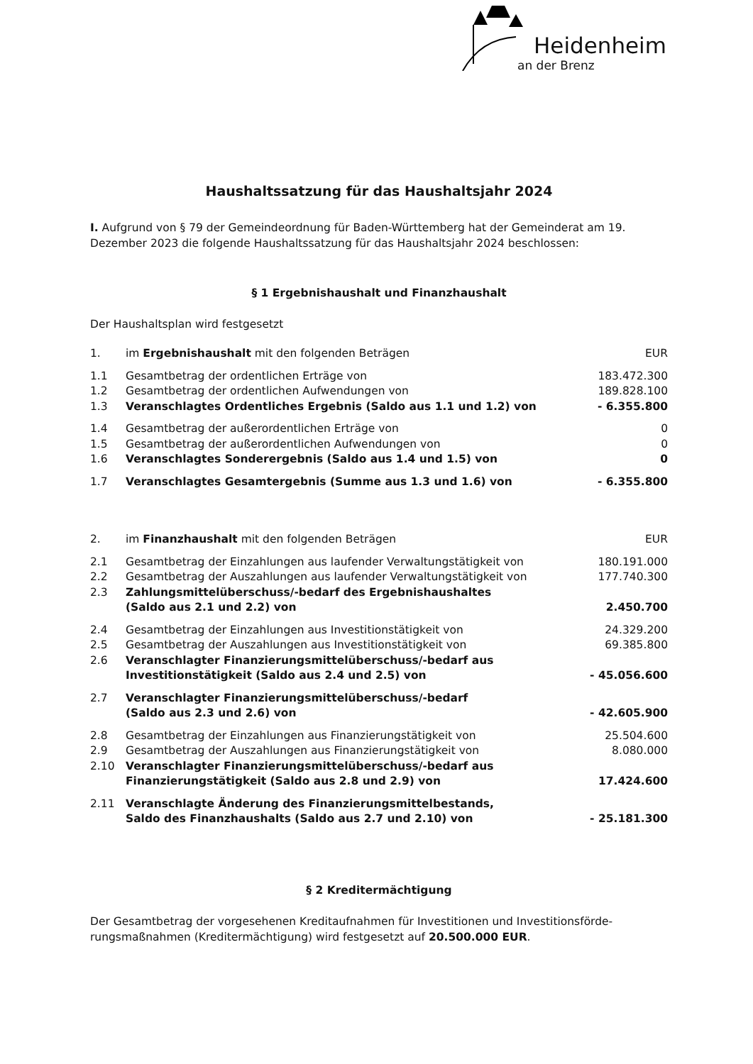Heidenheim
an der Brenz
Haushaltssatzung für das Haushaltsjahr 2024
I. Aufgrund von § 79 der Gemeindeordnung für Baden-Württemberg hat der Gemeinderat am 19. Dezember 2023 die folgende Haushaltssatzung für das Haushaltsjahr 2024 beschlossen:
§ 1 Ergebnishaushalt und Finanzhaushalt
Der Haushaltsplan wird festgesetzt
| 1. | im Ergebnishaushalt mit den folgenden Beträgen | EUR |
| 1.1 | Gesamtbetrag der ordentlichen Erträge von | 183.472.300 |
| 1.2 | Gesamtbetrag der ordentlichen Aufwendungen von | 189.828.100 |
| 1.3 | Veranschlagtes Ordentliches Ergebnis (Saldo aus 1.1 und 1.2) von | - 6.355.800 |
| 1.4 | Gesamtbetrag der außerordentlichen Erträge von | 0 |
| 1.5 | Gesamtbetrag der außerordentlichen Aufwendungen von | 0 |
| 1.6 | Veranschlagtes Sonderergebnis (Saldo aus 1.4 und 1.5) von | 0 |
| 1.7 | Veranschlagtes Gesamtergebnis (Summe aus 1.3 und 1.6) von | - 6.355.800 |
| 2. | im Finanzhaushalt mit den folgenden Beträgen | EUR |
| 2.1 | Gesamtbetrag der Einzahlungen aus laufender Verwaltungstätigkeit von | 180.191.000 |
| 2.2 | Gesamtbetrag der Auszahlungen aus laufender Verwaltungstätigkeit von | 177.740.300 |
| 2.3 | Zahlungsmittelüberschuss/-bedarf des Ergebnishaushaltes (Saldo aus 2.1 und 2.2) von | 2.450.700 |
| 2.4 | Gesamtbetrag der Einzahlungen aus Investitionstätigkeit von | 24.329.200 |
| 2.5 | Gesamtbetrag der Auszahlungen aus Investitionstätigkeit von | 69.385.800 |
| 2.6 | Veranschlagter Finanzierungsmittelüberschuss/-bedarf aus Investitionstätigkeit (Saldo aus 2.4 und 2.5) von | - 45.056.600 |
| 2.7 | Veranschlagter Finanzierungsmittelüberschuss/-bedarf (Saldo aus 2.3 und 2.6) von | - 42.605.900 |
| 2.8 | Gesamtbetrag der Einzahlungen aus Finanzierungstätigkeit von | 25.504.600 |
| 2.9 | Gesamtbetrag der Auszahlungen aus Finanzierungstätigkeit von | 8.080.000 |
| 2.10 | Veranschlagter Finanzierungsmittelüberschuss/-bedarf aus Finanzierungstätigkeit (Saldo aus 2.8 und 2.9) von | 17.424.600 |
| 2.11 | Veranschlagte Änderung des Finanzierungsmittelbestands, Saldo des Finanzhaushalts (Saldo aus 2.7 und 2.10) von | - 25.181.300 |
§ 2 Kreditermächtigung
Der Gesamtbetrag der vorgesehenen Kreditaufnahmen für Investitionen und Investitionsförde-rungsmaßnahmen (Kreditermächtigung) wird festgesetzt auf 20.500.000 EUR.